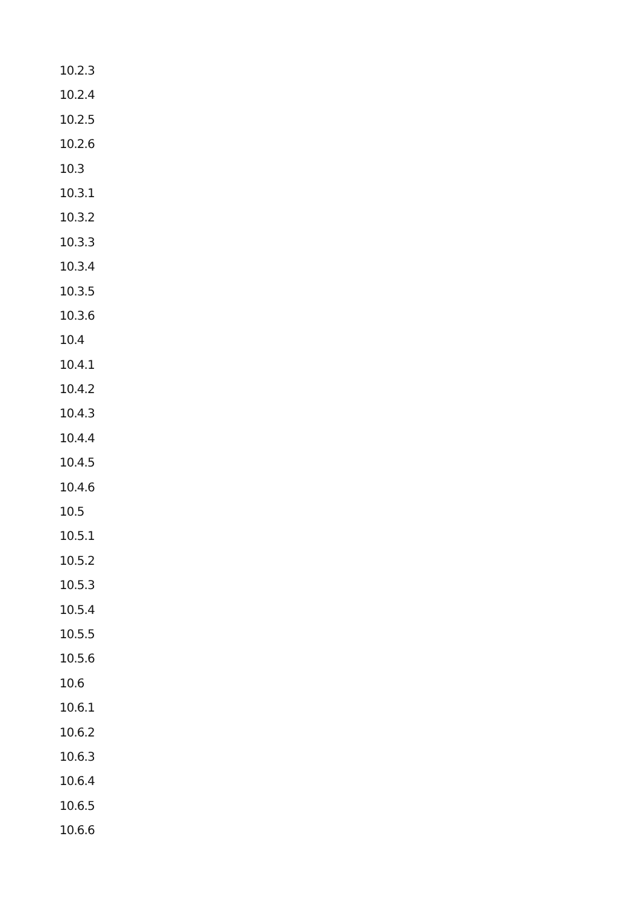10.2.3
10.2.4
10.2.5
10.2.6
10.3
10.3.1
10.3.2
10.3.3
10.3.4
10.3.5
10.3.6
10.4
10.4.1
10.4.2
10.4.3
10.4.4
10.4.5
10.4.6
10.5
10.5.1
10.5.2
10.5.3
10.5.4
10.5.5
10.5.6
10.6
10.6.1
10.6.2
10.6.3
10.6.4
10.6.5
10.6.6